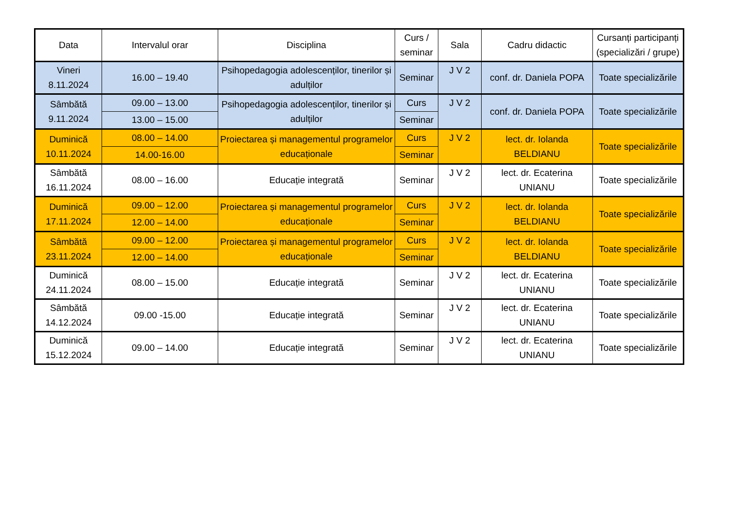| Data | Intervalul orar | Disciplina | Curs / seminar | Sala | Cadru didactic | Cursanți participanți (specializări / grupe) |
| --- | --- | --- | --- | --- | --- | --- |
| Vineri 8.11.2024 | 16.00 – 19.40 | Psihopedagogia adolescenților, tinerilor și adulților | Seminar | J V 2 | conf. dr. Daniela POPA | Toate specializările |
| Sâmbătă 9.11.2024 | 09.00 – 13.00 | Psihopedagogia adolescenților, tinerilor și adulților | Curs | J V 2 | conf. dr. Daniela POPA | Toate specializările |
| | 13.00 – 15.00 | | Seminar | | | |
| Duminică 10.11.2024 | 08.00 – 14.00 | Proiectarea și managementul programelor educaționale | Curs | J V 2 | lect. dr. Iolanda BELDIANU | Toate specializările |
| | 14.00-16.00 | | Seminar | | | |
| Sâmbătă 16.11.2024 | 08.00 – 16.00 | Educație integrată | Seminar | J V 2 | lect. dr. Ecaterina UNIANU | Toate specializările |
| Duminică 17.11.2024 | 09.00 – 12.00 | Proiectarea și managementul programelor educaționale | Curs | J V 2 | lect. dr. Iolanda BELDIANU | Toate specializările |
| | 12.00 – 14.00 | | Seminar | | | |
| Sâmbătă 23.11.2024 | 09.00 – 12.00 | Proiectarea și managementul programelor educaționale | Curs | J V 2 | lect. dr. Iolanda BELDIANU | Toate specializările |
| | 12.00 – 14.00 | | Seminar | | | |
| Duminică 24.11.2024 | 08.00 – 15.00 | Educație integrată | Seminar | J V 2 | lect. dr. Ecaterina UNIANU | Toate specializările |
| Sâmbătă 14.12.2024 | 09.00 -15.00 | Educație integrată | Seminar | J V 2 | lect. dr. Ecaterina UNIANU | Toate specializările |
| Duminică 15.12.2024 | 09.00 – 14.00 | Educație integrată | Seminar | J V 2 | lect. dr. Ecaterina UNIANU | Toate specializările |